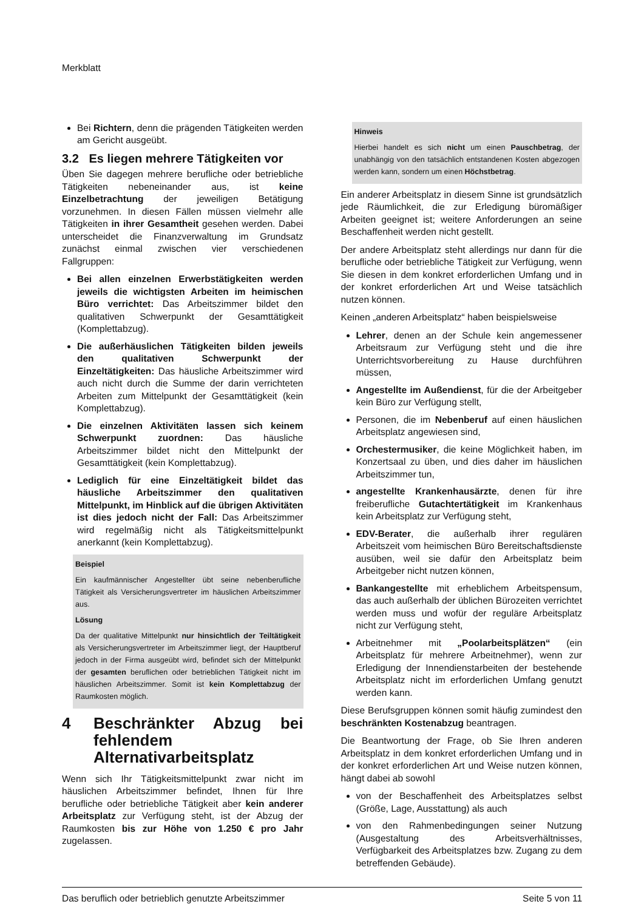Merkblatt
Bei Richtern, denn die prägenden Tätigkeiten werden am Gericht ausgeübt.
3.2 Es liegen mehrere Tätigkeiten vor
Üben Sie dagegen mehrere berufliche oder betriebliche Tätigkeiten nebeneinander aus, ist keine Einzelbetrachtung der jeweiligen Betätigung vorzunehmen. In diesen Fällen müssen vielmehr alle Tätigkeiten in ihrer Gesamtheit gesehen werden. Dabei unterscheidet die Finanzverwaltung im Grundsatz zunächst einmal zwischen vier verschiedenen Fallgruppen:
Bei allen einzelnen Erwerbstätigkeiten werden jeweils die wichtigsten Arbeiten im heimischen Büro verrichtet: Das Arbeitszimmer bildet den qualitativen Schwerpunkt der Gesamttätigkeit (Komplettabzug).
Die außerhäuslichen Tätigkeiten bilden jeweils den qualitativen Schwerpunkt der Einzeltätigkeiten: Das häusliche Arbeitszimmer wird auch nicht durch die Summe der darin verrichteten Arbeiten zum Mittelpunkt der Gesamttätigkeit (kein Komplettabzug).
Die einzelnen Aktivitäten lassen sich keinem Schwerpunkt zuordnen: Das häusliche Arbeitszimmer bildet nicht den Mittelpunkt der Gesamttätigkeit (kein Komplettabzug).
Lediglich für eine Einzeltätigkeit bildet das häusliche Arbeitszimmer den qualitativen Mittelpunkt, im Hinblick auf die übrigen Aktivitäten ist dies jedoch nicht der Fall: Das Arbeitszimmer wird regelmäßig nicht als Tätigkeitsmittelpunkt anerkannt (kein Komplettabzug).
Beispiel
Ein kaufmännischer Angestellter übt seine nebenberufliche Tätigkeit als Versicherungsvertreter im häuslichen Arbeitszimmer aus.
Lösung
Da der qualitative Mittelpunkt nur hinsichtlich der Teiltätigkeit als Versicherungsvertreter im Arbeitszimmer liegt, der Hauptberuf jedoch in der Firma ausgeübt wird, befindet sich der Mittelpunkt der gesamten beruflichen oder betrieblichen Tätigkeit nicht im häuslichen Arbeitszimmer. Somit ist kein Komplettabzug der Raumkosten möglich.
4 Beschränkter Abzug bei fehlendem Alternativarbeitsplatz
Wenn sich Ihr Tätigkeitsmittelpunkt zwar nicht im häuslichen Arbeitszimmer befindet, Ihnen für Ihre berufliche oder betriebliche Tätigkeit aber kein anderer Arbeitsplatz zur Verfügung steht, ist der Abzug der Raumkosten bis zur Höhe von 1.250 € pro Jahr zugelassen.
Hinweis
Hierbei handelt es sich nicht um einen Pauschbetrag, der unabhängig von den tatsächlich entstandenen Kosten abgezogen werden kann, sondern um einen Höchstbetrag.
Ein anderer Arbeitsplatz in diesem Sinne ist grundsätzlich jede Räumlichkeit, die zur Erledigung büromäßiger Arbeiten geeignet ist; weitere Anforderungen an seine Beschaffenheit werden nicht gestellt.
Der andere Arbeitsplatz steht allerdings nur dann für die berufliche oder betriebliche Tätigkeit zur Verfügung, wenn Sie diesen in dem konkret erforderlichen Umfang und in der konkret erforderlichen Art und Weise tatsächlich nutzen können.
Keinen „anderen Arbeitsplatz“ haben beispielsweise
Lehrer, denen an der Schule kein angemessener Arbeitsraum zur Verfügung steht und die ihre Unterrichtsvorbereitung zu Hause durchführen müssen,
Angestellte im Außendienst, für die der Arbeitgeber kein Büro zur Verfügung stellt,
Personen, die im Nebenberuf auf einen häuslichen Arbeitsplatz angewiesen sind,
Orchestermusiker, die keine Möglichkeit haben, im Konzertsaal zu üben, und dies daher im häuslichen Arbeitszimmer tun,
angestellte Krankenhausärzte, denen für ihre freiberufliche Gutachtertätigkeit im Krankenhaus kein Arbeitsplatz zur Verfügung steht,
EDV-Berater, die außerhalb ihrer regulären Arbeitszeit vom heimischen Büro Bereitschaftsdienste ausüben, weil sie dafür den Arbeitsplatz beim Arbeitgeber nicht nutzen können,
Bankangestellte mit erheblichem Arbeitspensum, das auch außerhalb der üblichen Bürozeiten verrichtet werden muss und wofür der reguläre Arbeitsplatz nicht zur Verfügung steht,
Arbeitnehmer mit „Poolarbeitsplätzen“ (ein Arbeitsplatz für mehrere Arbeitnehmer), wenn zur Erledigung der Innendienstarbeiten der bestehende Arbeitsplatz nicht im erforderlichen Umfang genutzt werden kann.
Diese Berufsgruppen können somit häufig zumindest den beschränkten Kostenabzug beantragen.
Die Beantwortung der Frage, ob Sie Ihren anderen Arbeitsplatz in dem konkret erforderlichen Umfang und in der konkret erforderlichen Art und Weise nutzen können, hängt dabei ab sowohl
von der Beschaffenheit des Arbeitsplatzes selbst (Größe, Lage, Ausstattung) als auch
von den Rahmenbedingungen seiner Nutzung (Ausgestaltung des Arbeitsverhältnisses, Verfügbarkeit des Arbeitsplatzes bzw. Zugang zu dem betreffenden Gebäude).
Das beruflich oder betrieblich genutzte Arbeitszimmer Seite 5 von 11